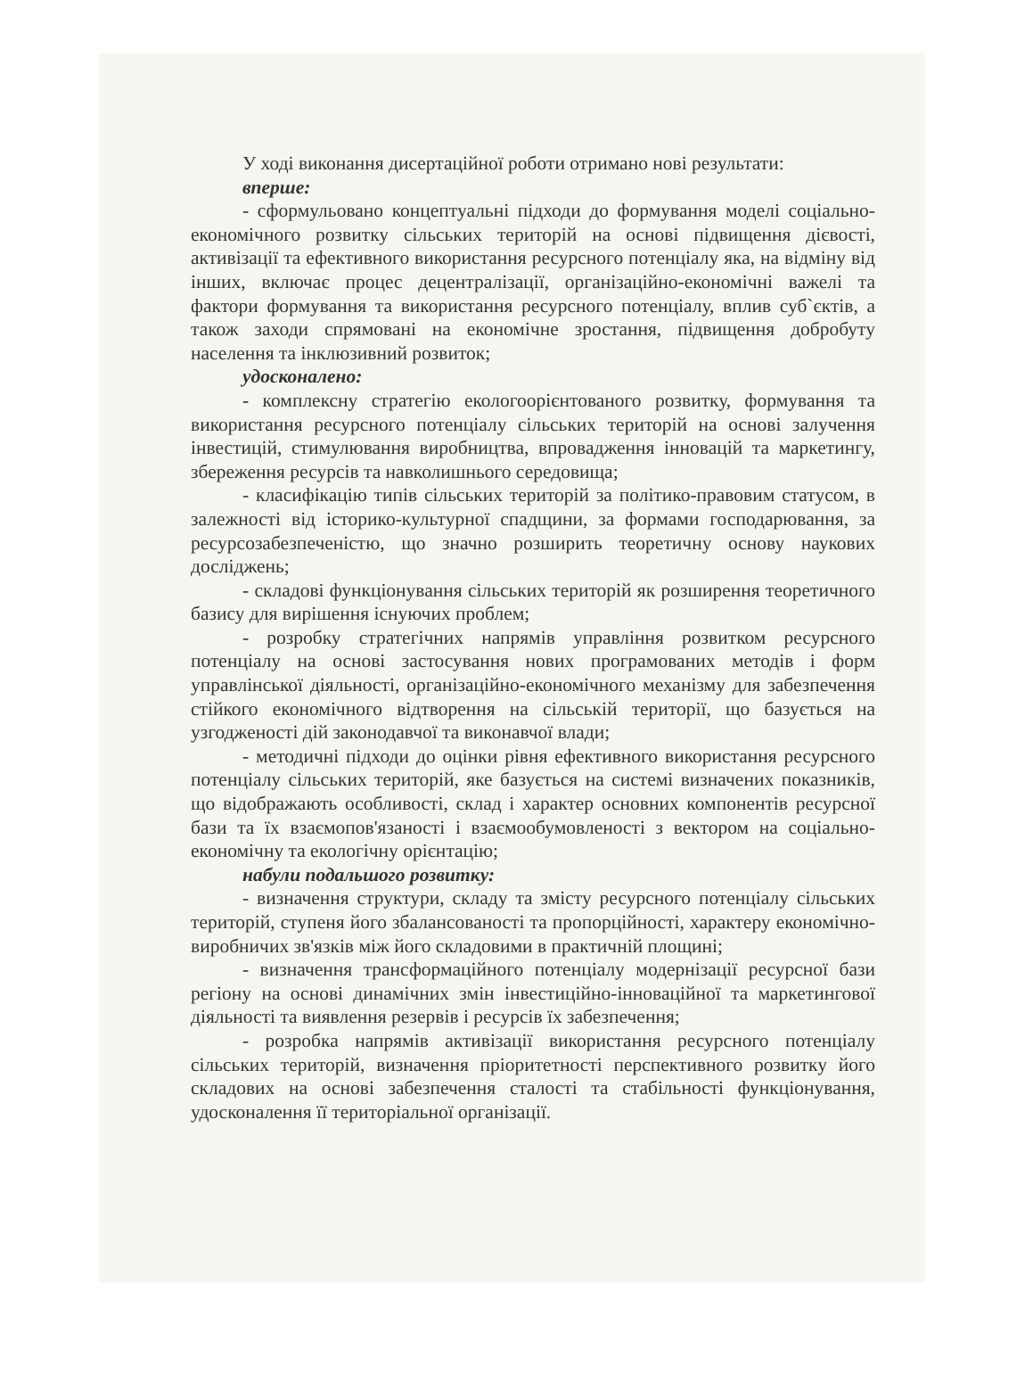У ході виконання дисертаційної роботи отримано нові результати:
вперше:
- сформульовано концептуальні підходи до формування моделі соціально-економічного розвитку сільських територій на основі підвищення дієвості, активізації та ефективного використання ресурсного потенціалу яка, на відміну від інших, включає процес децентралізації, організаційно-економічні важелі та фактори формування та використання ресурсного потенціалу, вплив суб`єктів, а також заходи спрямовані на економічне зростання, підвищення добробуту населення та інклюзивний розвиток;
удосконалено:
- комплексну стратегію екологоорієнтованого розвитку, формування та використання ресурсного потенціалу сільських територій на основі залучення інвестицій, стимулювання виробництва, впровадження інновацій та маркетингу, збереження ресурсів та навколишнього середовища;
- класифікацію типів сільських територій за політико-правовим статусом, в залежності від історико-культурної спадщини, за формами господарювання, за ресурсозабезпеченістю, що значно розширить теоретичну основу наукових досліджень;
- складові функціонування сільських територій як розширення теоретичного базису для вирішення існуючих проблем;
- розробку стратегічних напрямів управління розвитком ресурсного потенціалу на основі застосування нових програмованих методів і форм управлінської діяльності, організаційно-економічного механізму для забезпечення стійкого економічного відтворення на сільській території, що базується на узгодженості дій законодавчої та виконавчої влади;
- методичні підходи до оцінки рівня ефективного використання ресурсного потенціалу сільських територій, яке базується на системі визначених показників, що відображають особливості, склад і характер основних компонентів ресурсної бази та їх взаємопов'язаності і взаємообумовленості з вектором на соціально-економічну та екологічну орієнтацію;
набули подальшого розвитку:
- визначення структури, складу та змісту ресурсного потенціалу сільських територій, ступеня його збалансованості та пропорційності, характеру економічно-виробничих зв'язків між його складовими в практичній площині;
- визначення трансформаційного потенціалу модернізації ресурсної бази регіону на основі динамічних змін інвестиційно-інноваційної та маркетингової діяльності та виявлення резервів і ресурсів їх забезпечення;
- розробка напрямів активізації використання ресурсного потенціалу сільських територій, визначення пріоритетності перспективного розвитку його складових на основі забезпечення сталості та стабільності функціонування, удосконалення її територіальної організації.